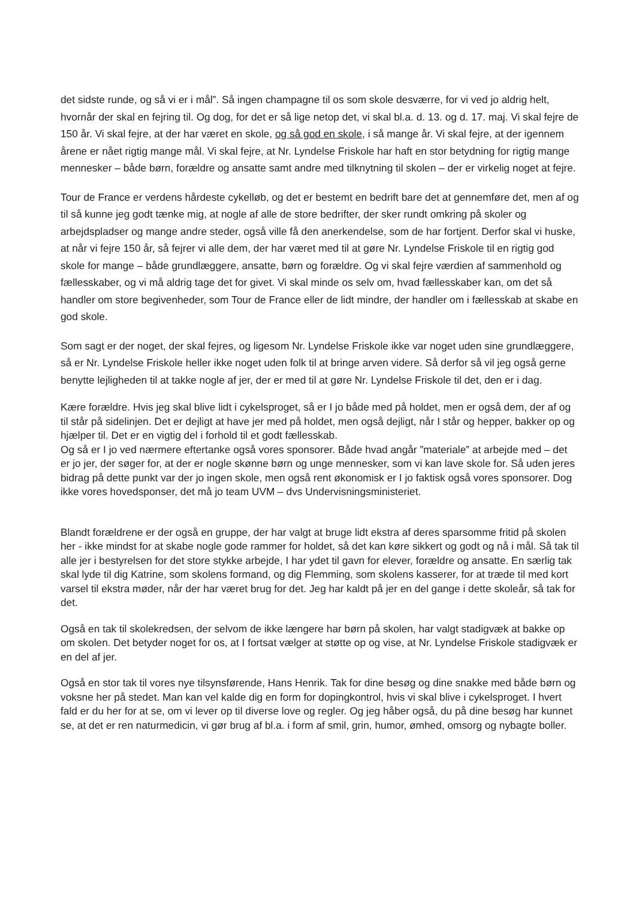det sidste runde, og så vi er i mål”. Så ingen champagne til os som skole desværre, for vi ved jo aldrig helt, hvornår der skal en fejring til. Og dog, for det er så lige netop det, vi skal bl.a. d. 13. og d. 17. maj. Vi skal fejre de 150 år. Vi skal fejre, at der har været en skole, og så god en skole, i så mange år. Vi skal fejre, at der igennem årene er nået rigtig mange mål. Vi skal fejre, at Nr. Lyndelse Friskole har haft en stor betydning for rigtig mange mennesker – både børn, forældre og ansatte samt andre med tilknytning til skolen – der er virkelig noget at fejre.
Tour de France er verdens hårdeste cykelløb, og det er bestemt en bedrift bare det at gennemføre det, men af og til så kunne jeg godt tænke mig, at nogle af alle de store bedrifter, der sker rundt omkring på skoler og arbejdspladser og mange andre steder, også ville få den anerkendelse, som de har fortjent. Derfor skal vi huske, at når vi fejre 150 år, så fejrer vi alle dem, der har været med til at gøre Nr. Lyndelse Friskole til en rigtig god skole for mange – både grundlæggere, ansatte, børn og forældre. Og vi skal fejre værdien af sammenhold og fællesskaber, og vi må aldrig tage det for givet. Vi skal minde os selv om, hvad fællesskaber kan, om det så handler om store begivenheder, som Tour de France eller de lidt mindre, der handler om i fællesskab at skabe en god skole.
Som sagt er der noget, der skal fejres, og ligesom Nr. Lyndelse Friskole ikke var noget uden sine grundlæggere, så er Nr. Lyndelse Friskole heller ikke noget uden folk til at bringe arven videre. Så derfor så vil jeg også gerne benytte lejligheden til at takke nogle af jer, der er med til at gøre Nr. Lyndelse Friskole til det, den er i dag.
Kære forældre. Hvis jeg skal blive lidt i cykelsproget, så er I jo både med på holdet, men er også dem, der af og til står på sidelinjen. Det er dejligt at have jer med på holdet, men også dejligt, når I står og hepper, bakker op og hjælper til. Det er en vigtig del i forhold til et godt fællesskab.
Og så er I jo ved nærmere eftertanke også vores sponsorer. Både hvad angår ”materiale” at arbejde med – det er jo jer, der søger for, at der er nogle skønne børn og unge mennesker, som vi kan lave skole for. Så uden jeres bidrag på dette punkt var der jo ingen skole, men også rent økonomisk er I jo faktisk også vores sponsorer. Dog ikke vores hovedsponser, det må jo team UVM – dvs Undervisningsministeriet.
Blandt forældrene er der også en gruppe, der har valgt at bruge lidt ekstra af deres sparsomme fritid på skolen her - ikke mindst for at skabe nogle gode rammer for holdet, så det kan køre sikkert og godt og nå i mål. Så tak til alle jer i bestyrelsen for det store stykke arbejde, I har ydet til gavn for elever, forældre og ansatte. En særlig tak skal lyde til dig Katrine, som skolens formand, og dig Flemming, som skolens kasserer, for at træde til med kort varsel til ekstra møder, når der har været brug for det. Jeg har kaldt på jer en del gange i dette skoleår, så tak for det.
Også en tak til skolekredsen, der selvom de ikke længere har børn på skolen, har valgt stadigvæk at bakke op om skolen. Det betyder noget for os, at I fortsat vælger at støtte op og vise, at Nr. Lyndelse Friskole stadigvæk er en del af jer.
Også en stor tak til vores nye tilsynsførende, Hans Henrik. Tak for dine besøg og dine snakke med både børn og voksne her på stedet. Man kan vel kalde dig en form for dopingkontrol, hvis vi skal blive i cykelsproget. I hvert fald er du her for at se, om vi lever op til diverse love og regler. Og jeg håber også, du på dine besøg har kunnet se, at det er ren naturmedicin, vi gør brug af bl.a. i form af smil, grin, humor, ømhed, omsorg og nybagte boller.